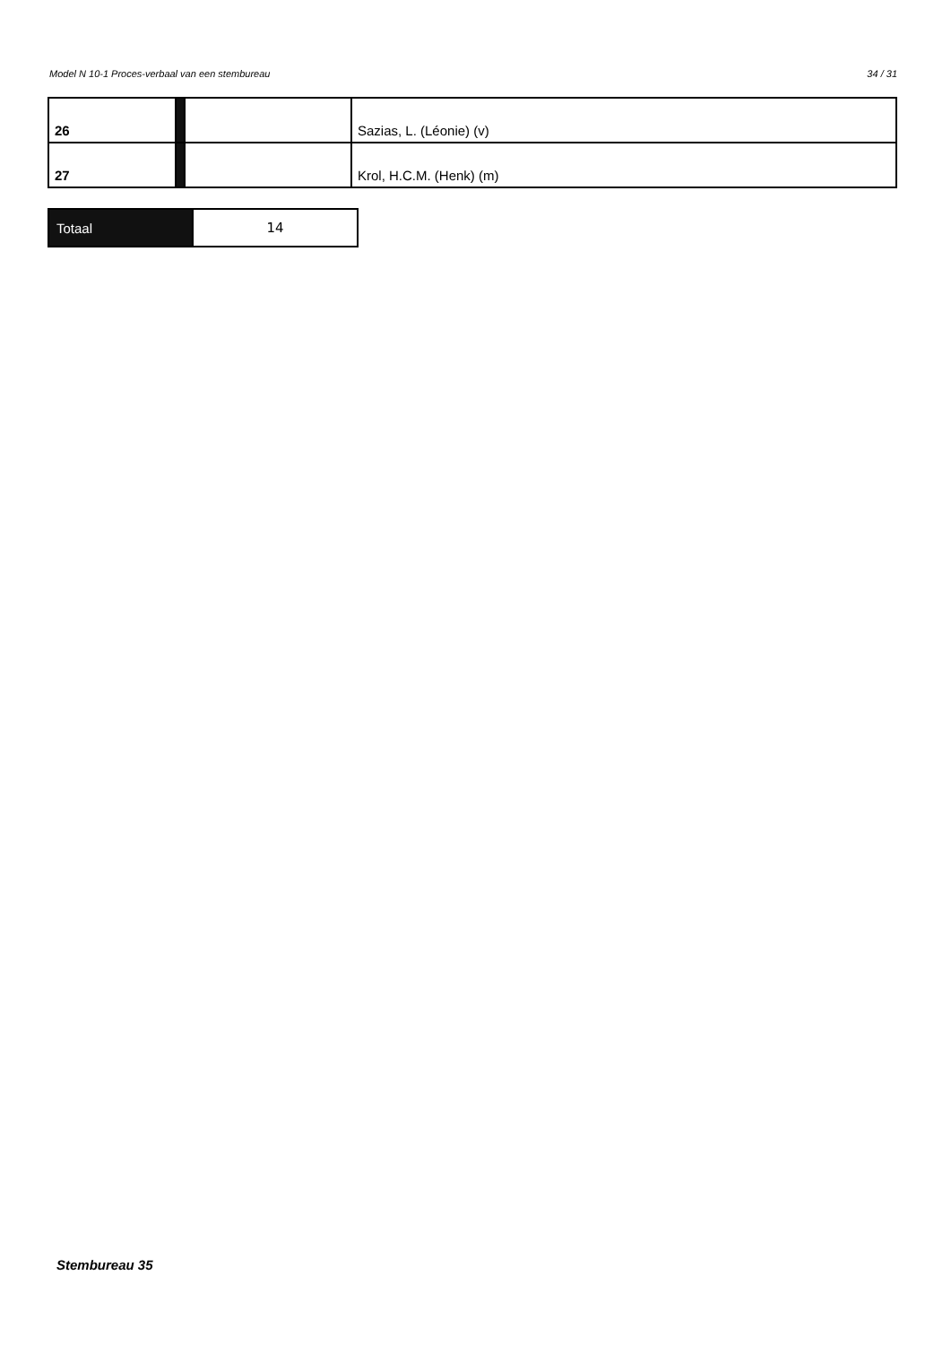Model N 10-1 Proces-verbaal van een stembureau 34 / 31
| 26 | | | Sazias, L. (Léonie) (v) |
| 27 | | | Krol, H.C.M. (Henk) (m) |
| Totaal | 14 |
Stembureau 35